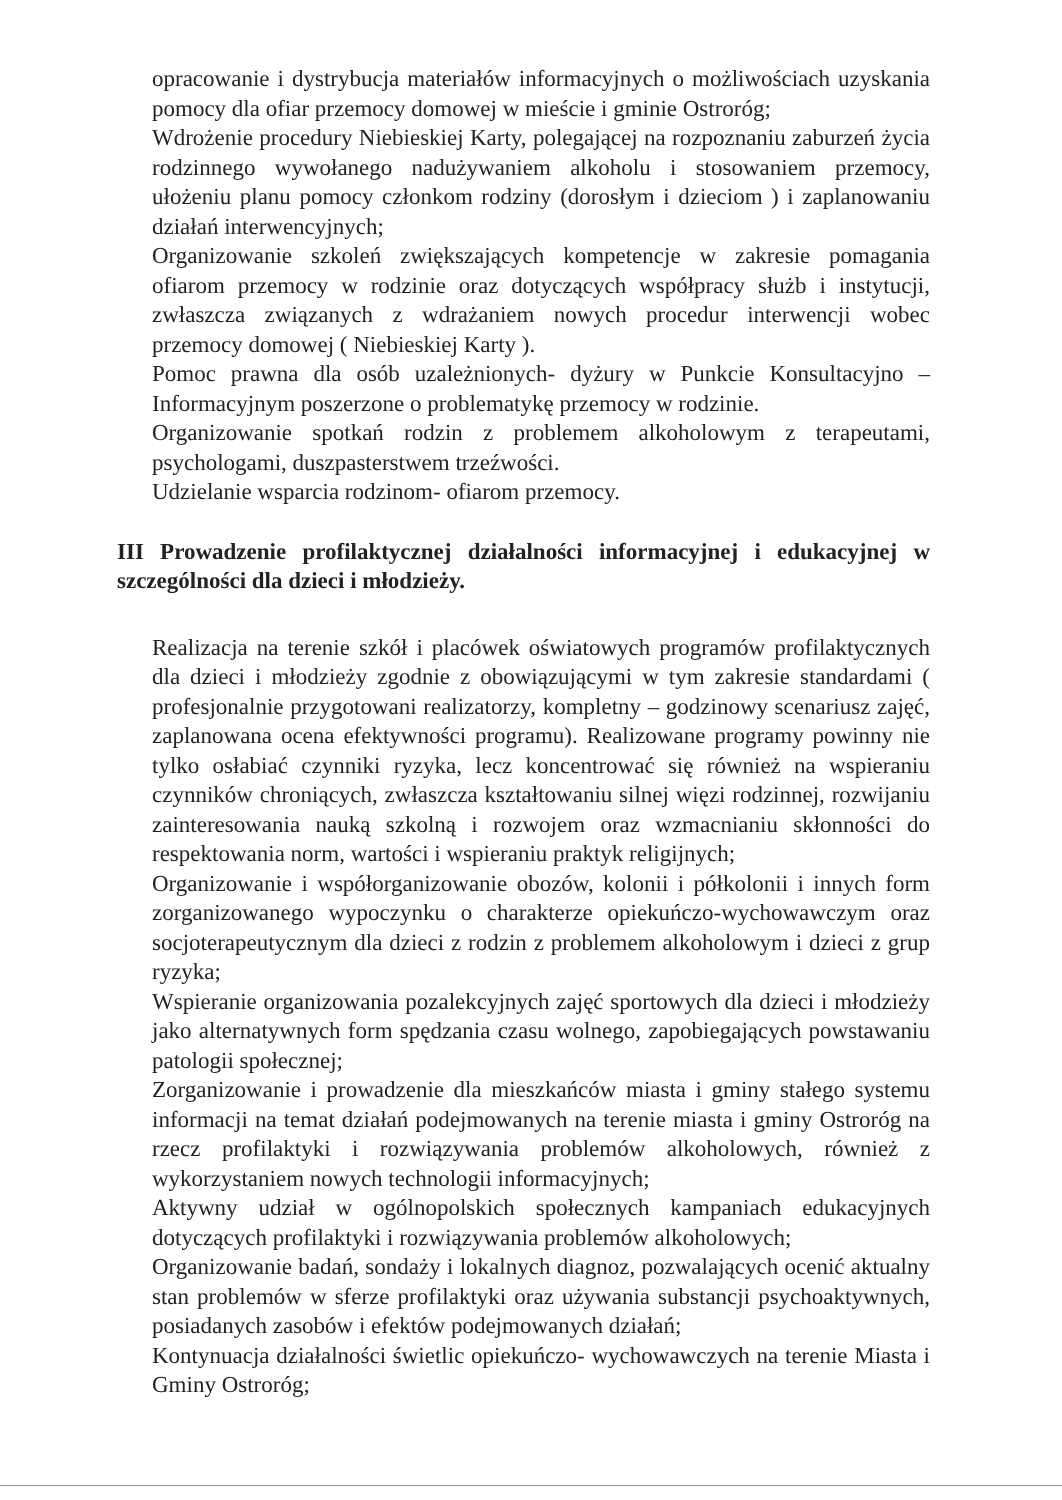opracowanie i dystrybucja materiałów informacyjnych o możliwościach uzyskania pomocy dla ofiar przemocy domowej w mieście i gminie Ostroróg;
Wdrożenie procedury Niebieskiej Karty, polegającej na rozpoznaniu zaburzeń życia rodzinnego wywołanego nadużywaniem alkoholu i stosowaniem przemocy, ułożeniu planu pomocy członkom rodziny (dorosłym i dzieciom ) i zaplanowaniu działań interwencyjnych;
Organizowanie szkoleń zwiększających kompetencje w zakresie pomagania ofiarom przemocy w rodzinie oraz dotyczących współpracy służb i instytucji, zwłaszcza związanych z wdrażaniem nowych procedur interwencji wobec przemocy domowej ( Niebieskiej Karty ).
Pomoc prawna dla osób uzależnionych- dyżury w Punkcie Konsultacyjno – Informacyjnym poszerzone o problematykę przemocy w rodzinie.
Organizowanie spotkań rodzin z problemem alkoholowym z terapeutami, psychologami, duszpasterstwem trzeźwości.
Udzielanie wsparcia rodzinom- ofiarom przemocy.
III Prowadzenie profilaktycznej działalności informacyjnej i edukacyjnej w szczególności dla dzieci i młodzieży.
Realizacja na terenie szkół i placówek oświatowych programów profilaktycznych dla dzieci i młodzieży zgodnie z obowiązującymi w tym zakresie standardami ( profesjonalnie przygotowani realizatorzy, kompletny – godzinowy scenariusz zajęć, zaplanowana ocena efektywności programu). Realizowane programy powinny nie tylko osłabiać czynniki ryzyka, lecz koncentrować się również na wspieraniu czynników chroniących, zwłaszcza kształtowaniu silnej więzi rodzinnej, rozwijaniu zainteresowania nauką szkolną i rozwojem oraz wzmacnianiu skłonności do respektowania norm, wartości i wspieraniu praktyk religijnych;
Organizowanie i współorganizowanie obozów, kolonii i półkolonii i innych form zorganizowanego wypoczynku o charakterze opiekuńczo-wychowawczym oraz socjoterapeutycznym dla dzieci z rodzin z problemem alkoholowym i dzieci z grup ryzyka;
Wspieranie organizowania pozalekcyjnych zajęć sportowych dla dzieci i młodzieży jako alternatywnych form spędzania czasu wolnego, zapobiegających powstawaniu patologii społecznej;
Zorganizowanie i prowadzenie dla mieszkańców miasta i gminy stałego systemu informacji na temat działań podejmowanych na terenie miasta i gminy Ostroróg na rzecz profilaktyki i rozwiązywania problemów alkoholowych, również z wykorzystaniem nowych technologii informacyjnych;
Aktywny udział w ogólnopolskich społecznych kampaniach edukacyjnych dotyczących profilaktyki i rozwiązywania problemów alkoholowych;
Organizowanie badań, sondaży i lokalnych diagnoz, pozwalających ocenić aktualny stan problemów w sferze profilaktyki oraz używania substancji psychoaktywnych, posiadanych zasobów i efektów podejmowanych działań;
Kontynuacja działalności świetlic opiekuńczo- wychowawczych na terenie Miasta i Gminy Ostroróg;